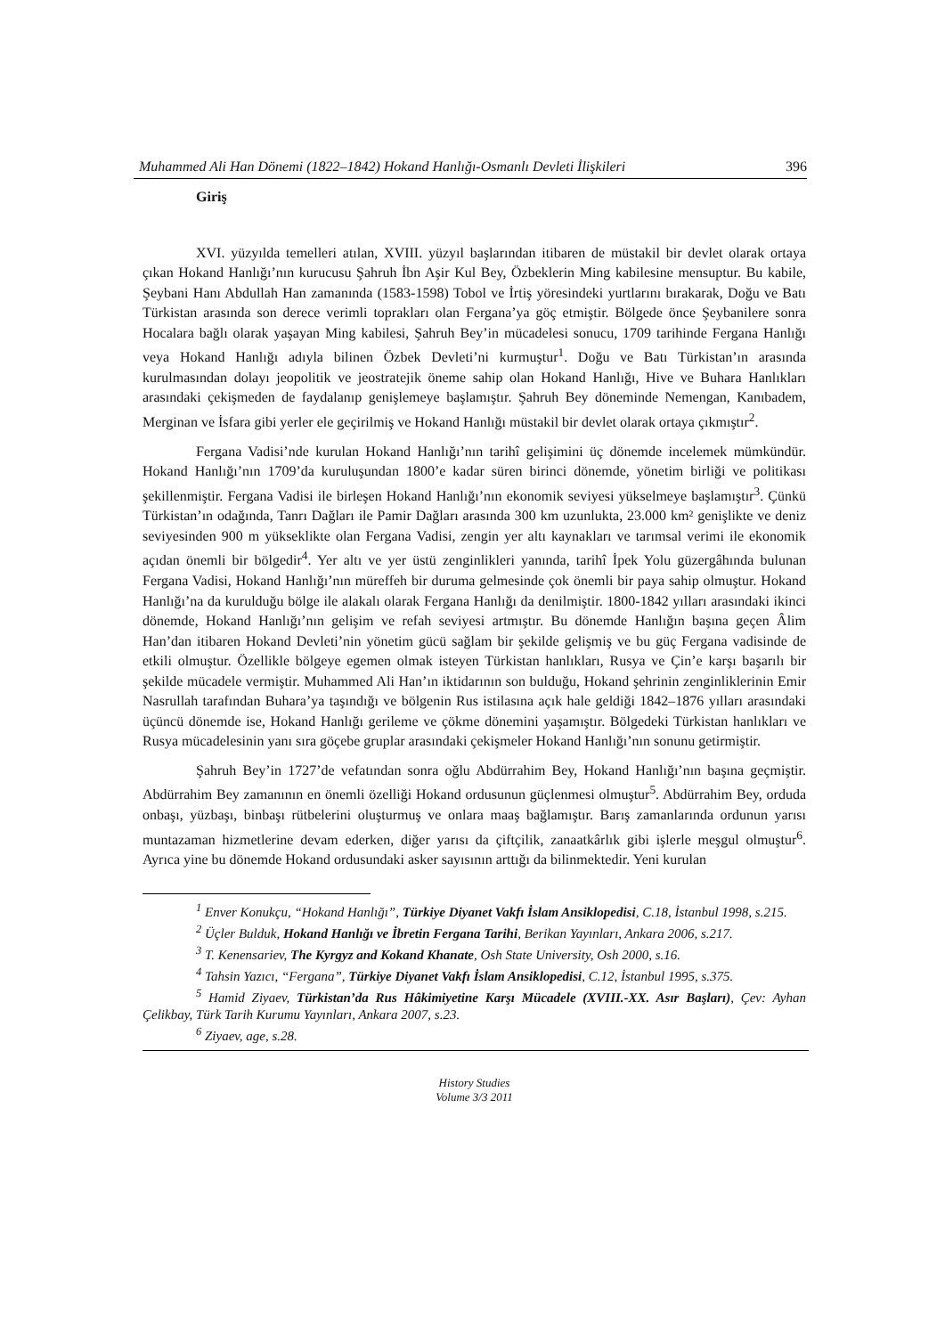Muhammed Ali Han Dönemi (1822–1842) Hokand Hanlığı-Osmanlı Devleti İlişkileri 396
Giriş
XVI. yüzyılda temelleri atılan, XVIII. yüzyıl başlarından itibaren de müstakil bir devlet olarak ortaya çıkan Hokand Hanlığı’nın kurucusu Şahruh İbn Aşir Kul Bey, Özbeklerin Ming kabilesine mensuptur. Bu kabile, Şeybani Hanı Abdullah Han zamanında (1583-1598) Tobol ve İrtiş yöresindeki yurtlarını bırakarak, Doğu ve Batı Türkistan arasında son derece verimli toprakları olan Fergana’ya göç etmiştir. Bölgede önce Şeybanilere sonra Hocalara bağlı olarak yaşayan Ming kabilesi, Şahruh Bey’in mücadelesi sonucu, 1709 tarihinde Fergana Hanlığı veya Hokand Hanlığı adıyla bilinen Özbek Devleti’ni kurmuştur<sup>1</sup>. Doğu ve Batı Türkistan’ın arasında kurulmasından dolayı jeopolitik ve jeostratejik öneme sahip olan Hokand Hanlığı, Hive ve Buhara Hanlıkları arasındaki çekişmeden de faydalanıp genişlemeye başlamıştır. Şahruh Bey döneminde Nemengan, Kanıbadem, Merginan ve İsfara gibi yerler ele geçirilmiş ve Hokand Hanlığı müstakil bir devlet olarak ortaya çıkmıştır<sup>2</sup>.
Fergana Vadisi’nde kurulan Hokand Hanlığı’nın tarihî gelişimini üç dönemde incelemek mümkündür. Hokand Hanlığı’nın 1709’da kuruluşundan 1800’e kadar süren birinci dönemde, yönetim birliği ve politikası şekillenmiştir. Fergana Vadisi ile birleşen Hokand Hanlığı’nın ekonomik seviyesi yükselmeye başlamıştır<sup>3</sup>. Çünkü Türkistan’ın odağında, Tanrı Dağları ile Pamir Dağları arasında 300 km uzunlukta, 23.000 km² genişlikte ve deniz seviyesinden 900 m yükseklikte olan Fergana Vadisi, zengin yer altı kaynakları ve tarımsal verimi ile ekonomik açıdan önemli bir bölgedir<sup>4</sup>. Yer altı ve yer üstü zenginlikleri yanında, tarihî İpek Yolu güzergâhında bulunan Fergana Vadisi, Hokand Hanlığı’nın müreffeh bir duruma gelmesinde çok önemli bir paya sahip olmuştur. Hokand Hanlığı’na da kurulduğu bölge ile alakalı olarak Fergana Hanlığı da denilmiştir. 1800-1842 yılları arasındaki ikinci dönemde, Hokand Hanlığı’nın gelişim ve refah seviyesi artmıştır. Bu dönemde Hanlığın başına geçen Âlim Han’dan itibaren Hokand Devleti’nin yönetim gücü sağlam bir şekilde gelişmiş ve bu güç Fergana vadisinde de etkili olmuştur. Özellikle bölgeye egemen olmak isteyen Türkistan hanlıkları, Rusya ve Çin’e karşı başarılı bir şekilde mücadele vermiştir. Muhammed Ali Han’ın iktidarının son bulduğu, Hokand şehrinin zenginliklerinin Emir Nasrullah tarafından Buhara’ya taşındığı ve bölgenin Rus istilasına açık hale geldiği 1842–1876 yılları arasındaki üçüncü dönemde ise, Hokand Hanlığı gerileme ve çökme dönemini yaşamıştır. Bölgedeki Türkistan hanlıkları ve Rusya mücadelesinin yanı sıra göçebe gruplar arasındaki çekişmeler Hokand Hanlığı’nın sonunu getirmiştir.
Şahruh Bey’in 1727’de vefatından sonra oğlu Abdürrahim Bey, Hokand Hanlığı’nın başına geçmiştir. Abdürrahim Bey zamanının en önemli özelliği Hokand ordusunun güçlenmesi olmuştur<sup>5</sup>. Abdürrahim Bey, orduda onbaşı, yüzbaşı, binbaşı rütbelerini oluşturmuş ve onlara maaş bağlamıştır. Barış zamanlarında ordunun yarısı muntazaman hizmetlerine devam ederken, diğer yarısı da çiftçilik, zanaatkârlık gibi işlerle meşgul olmuştur<sup>6</sup>. Ayrıca yine bu dönemde Hokand ordusundaki asker sayısının arttığı da bilinmektedir. Yeni kurulan
<sup>1</sup> Enver Konukçu, “Hokand Hanlığı”, Türkiye Diyanet Vakfı İslam Ansiklopedisi, C.18, İstanbul 1998, s.215.
<sup>2</sup> Üçler Bulduk, Hokand Hanlığı ve İbretin Fergana Tarihi, Berikan Yayınları, Ankara 2006, s.217.
<sup>3</sup> T. Kenensariev, The Kyrgyz and Kokand Khanate, Osh State University, Osh 2000, s.16.
<sup>4</sup> Tahsin Yazıcı, “Fergana”, Türkiye Diyanet Vakfı İslam Ansiklopedisi, C.12, İstanbul 1995, s.375.
<sup>5</sup> Hamid Ziyaev, Türkistan’da Rus Hâkimiyetine Karşı Mücadele (XVIII.-XX. Asır Başları), Çev: Ayhan Çelikbay, Türk Tarih Kurumu Yayınları, Ankara 2007, s.23.
<sup>6</sup> Ziyaev, age, s.28.
History Studies
Volume 3/3 2011